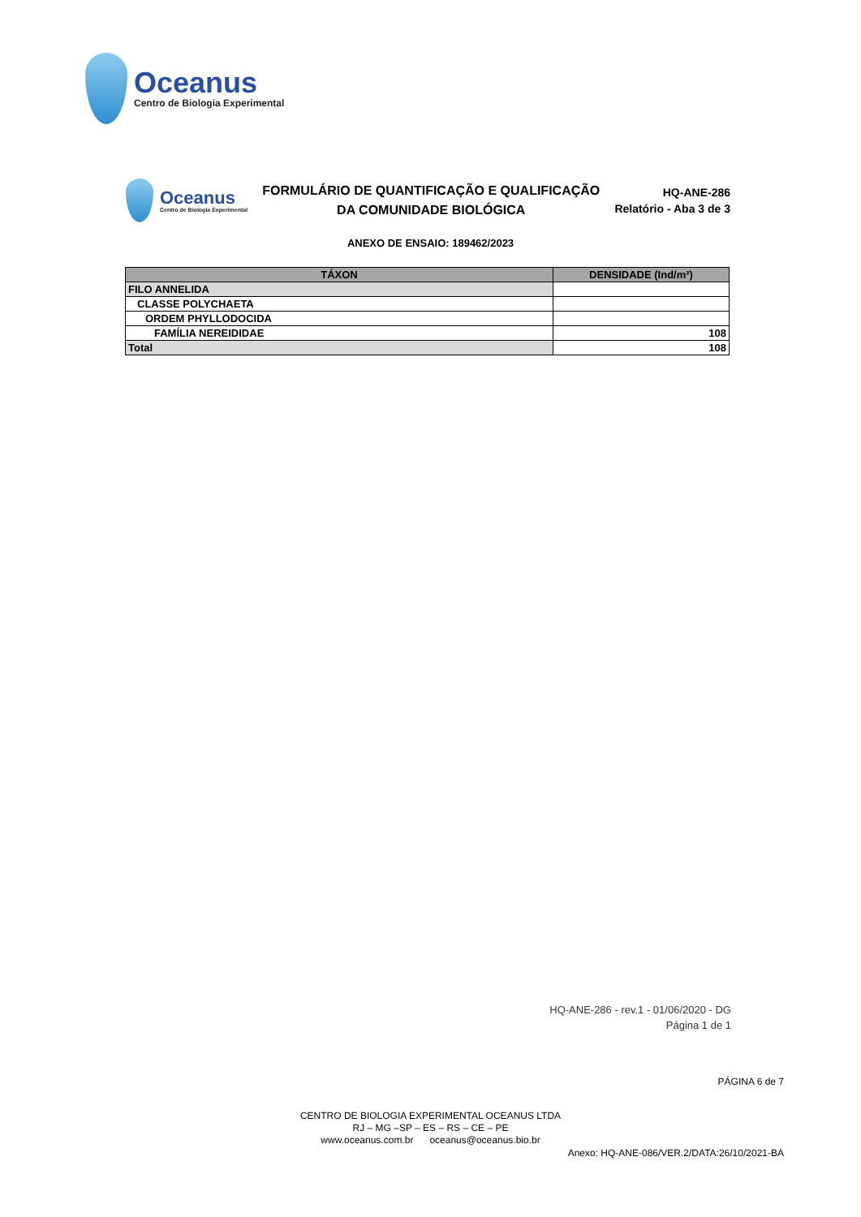Oceanus
Centro de Biologia Experimental
Oceanus
Centro de Biologia Experimental
FORMULÁRIO DE QUANTIFICAÇÃO E QUALIFICAÇÃO
DA COMUNIDADE BIOLÓGICA
HQ-ANE-286
Relatório - Aba 3 de 3
ANEXO DE ENSAIO: 189462/2023
| TÁXON | DENSIDADE (Ind/m²) |
| --- | --- |
| FILO ANNELIDA | |
| CLASSE POLYCHAETA | |
| ORDEM PHYLLODOCIDA | |
| FAMÍLIA NEREIDIDAE | 108 |
| Total | 108 |
HQ-ANE-286 - rev.1 - 01/06/2020 - DG
Página 1 de 1
PÁGINA 6 de 7
CENTRO DE BIOLOGIA EXPERIMENTAL OCEANUS LTDA
RJ – MG –SP – ES – RS – CE – PE
www.oceanus.com.br oceanus@oceanus.bio.br
Anexo: HQ-ANE-086/VER.2/DATA:26/10/2021-BA